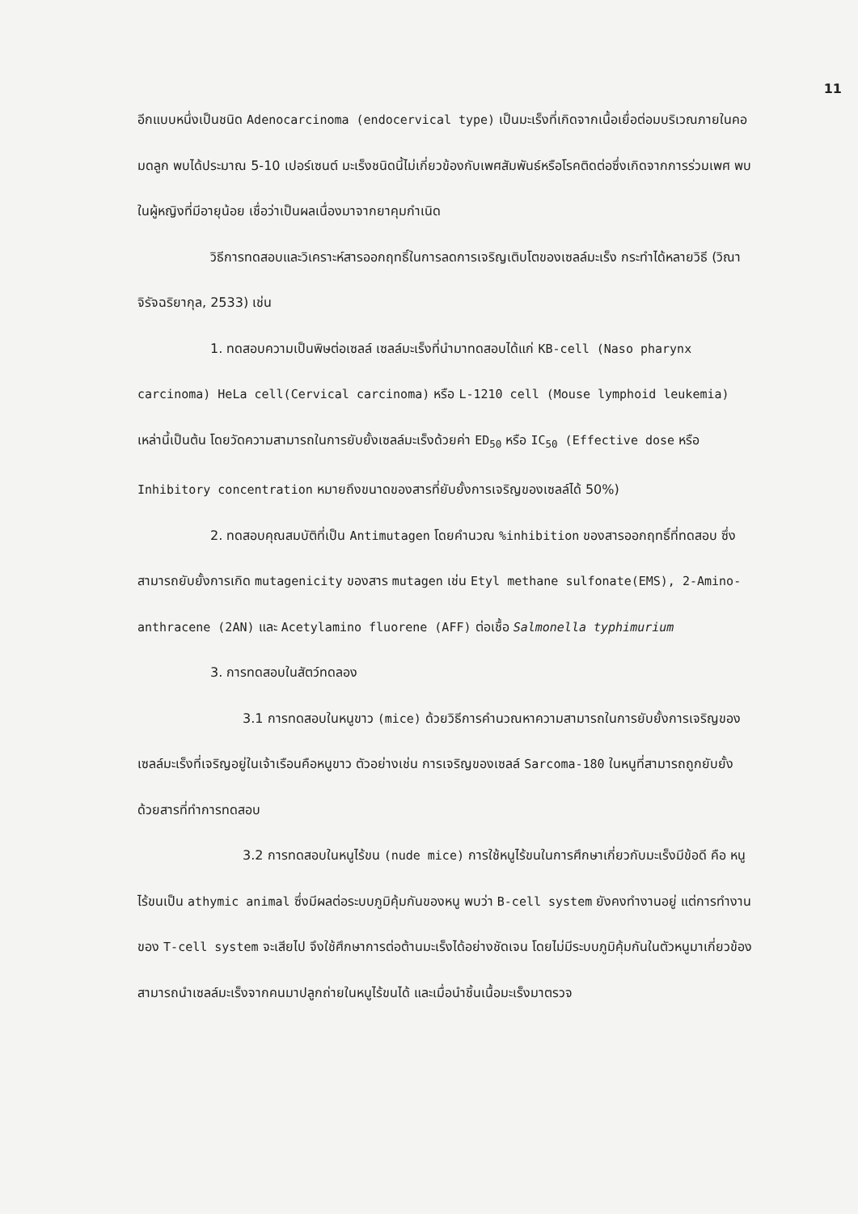11
อีกแบบหนึ่งเป็นชนิด Adenocarcinoma (endocervical type) เป็นมะเร็งที่เกิดจากเนื้อเยื่อต่อมบริเวณภายในคอมดลูก พบได้ประมาณ 5-10 เปอร์เซนต์ มะเร็งชนิดนี้ไม่เกี่ยวข้องกับเพศสัมพันธ์หรือโรคติดต่อซึ่งเกิดจากการร่วมเพศ พบในผู้หญิงที่มีอายุน้อย เชื่อว่าเป็นผลเนื่องมาจากยาคุมกำเนิด
วิธีการทดสอบและวิเคราะห์สารออกฤทธิ์ในการลดการเจริญเติบโตของเซลล์มะเร็ง กระทำได้หลายวิธี (วิณา จิรัจฉริยากุล, 2533) เช่น
1. ทดสอบความเป็นพิษต่อเซลล์ เซลล์มะเร็งที่นำมาทดสอบได้แก่ KB-cell (Naso pharynx carcinoma) HeLa cell(Cervical carcinoma) หรือ L-1210 cell (Mouse lymphoid leukemia) เหล่านี้เป็นต้น โดยวัดความสามารถในการยับยั้งเซลล์มะเร็งด้วยค่า ED<sub>50</sub> หรือ IC<sub>50</sub> (Effective dose หรือ Inhibitory concentration หมายถึงขนาดของสารที่ยับยั้งการเจริญของเซลล์ได้ 50%)
2. ทดสอบคุณสมบัติที่เป็น Antimutagen โดยคำนวณ %inhibition ของสารออกฤทธิ์ที่ทดสอบ ซึ่งสามารถยับยั้งการเกิด mutagenicity ของสาร mutagen เช่น Etyl methane sulfonate(EMS), 2-Amino-anthracene (2AN) และ Acetylamino fluorene (AFF) ต่อเชื้อ Salmonella typhimurium
3. การทดสอบในสัตว์ทดลอง
3.1 การทดสอบในหนูขาว (mice) ด้วยวิธีการคำนวณหาความสามารถในการยับยั้งการเจริญของเซลล์มะเร็งที่เจริญอยู่ในเจ้าเรือนคือหนูขาว ตัวอย่างเช่น การเจริญของเซลล์ Sarcoma-180 ในหนูที่สามารถถูกยับยั้งด้วยสารที่ทำการทดสอบ
3.2 การทดสอบในหนูไร้ขน (nude mice) การใช้หนูไร้ขนในการศึกษาเกี่ยวกับมะเร็งมีข้อดี คือ หนูไร้ขนเป็น athymic animal ซึ่งมีผลต่อระบบภูมิคุ้มกันของหนู พบว่า B-cell system ยังคงทำงานอยู่ แต่การทำงานของ T-cell system จะเสียไป จึงใช้ศึกษาการต่อต้านมะเร็งได้อย่างชัดเจน โดยไม่มีระบบภูมิคุ้มกันในตัวหนูมาเกี่ยวข้อง สามารถนำเซลล์มะเร็งจากคนมาปลูกถ่ายในหนูไร้ขนได้ และเมื่อนำชิ้นเนื้อมะเร็งมาตรวจ